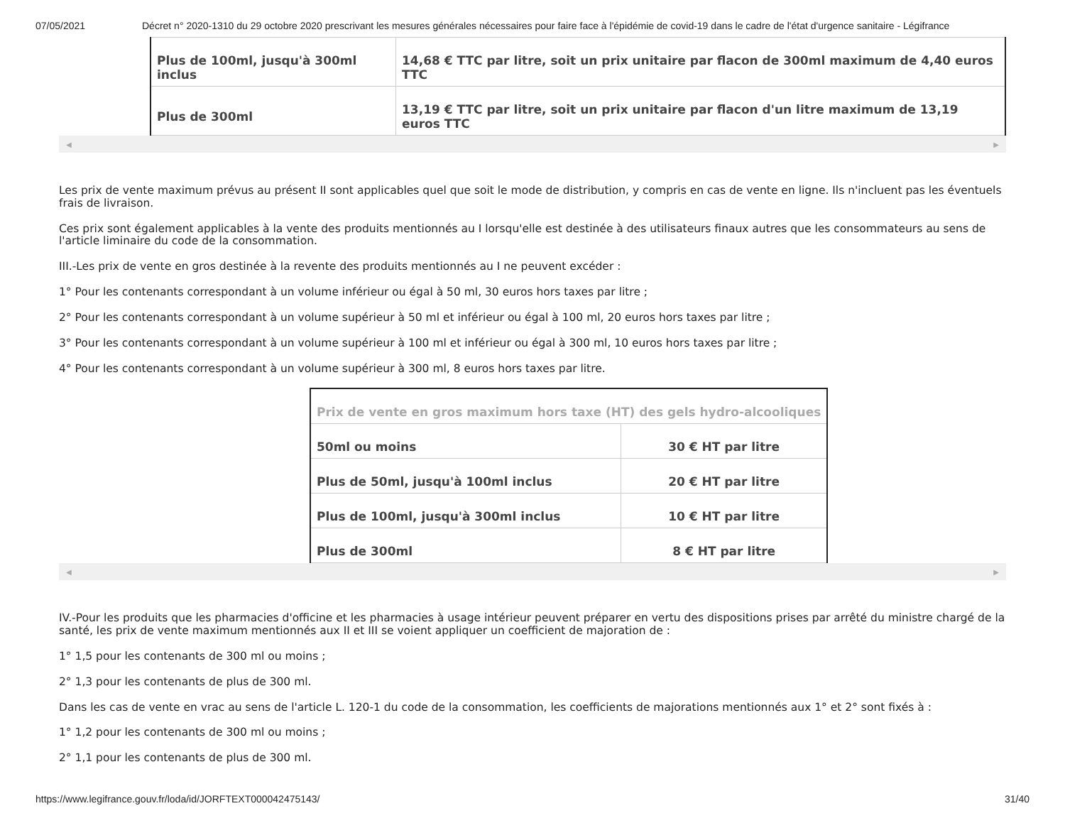07/05/2021 Décret n° 2020-1310 du 29 octobre 2020 prescrivant les mesures générales nécessaires pour faire face à l'épidémie de covid-19 dans le cadre de l'état d'urgence sanitaire - Légifrance
| Plus de 100ml, jusqu'à 300ml inclus | 14,68 € TTC par litre, soit un prix unitaire par flacon de 300ml maximum de 4,40 euros TTC |
| Plus de 300ml | 13,19 € TTC par litre, soit un prix unitaire par flacon d'un litre maximum de 13,19 euros TTC |
◀ ▶
Les prix de vente maximum prévus au présent II sont applicables quel que soit le mode de distribution, y compris en cas de vente en ligne. Ils n'incluent pas les éventuels frais de livraison.
Ces prix sont également applicables à la vente des produits mentionnés au I lorsqu'elle est destinée à des utilisateurs finaux autres que les consommateurs au sens de l'article liminaire du code de la consommation.
III.-Les prix de vente en gros destinée à la revente des produits mentionnés au I ne peuvent excéder :
1° Pour les contenants correspondant à un volume inférieur ou égal à 50 ml, 30 euros hors taxes par litre ;
2° Pour les contenants correspondant à un volume supérieur à 50 ml et inférieur ou égal à 100 ml, 20 euros hors taxes par litre ;
3° Pour les contenants correspondant à un volume supérieur à 100 ml et inférieur ou égal à 300 ml, 10 euros hors taxes par litre ;
4° Pour les contenants correspondant à un volume supérieur à 300 ml, 8 euros hors taxes par litre.
| Prix de vente en gros maximum hors taxe (HT) des gels hydro-alcooliques | |
| --- | --- |
| 50ml ou moins | 30 € HT par litre |
| Plus de 50ml, jusqu'à 100ml inclus | 20 € HT par litre |
| Plus de 100ml, jusqu'à 300ml inclus | 10 € HT par litre |
| Plus de 300ml | 8 € HT par litre |
◀ ▶
IV.-Pour les produits que les pharmacies d'officine et les pharmacies à usage intérieur peuvent préparer en vertu des dispositions prises par arrêté du ministre chargé de la santé, les prix de vente maximum mentionnés aux II et III se voient appliquer un coefficient de majoration de :
1° 1,5 pour les contenants de 300 ml ou moins ;
2° 1,3 pour les contenants de plus de 300 ml.
Dans les cas de vente en vrac au sens de l'article L. 120-1 du code de la consommation, les coefficients de majorations mentionnés aux 1° et 2° sont fixés à :
1° 1,2 pour les contenants de 300 ml ou moins ;
2° 1,1 pour les contenants de plus de 300 ml.
https://www.legifrance.gouv.fr/loda/id/JORFTEXT000042475143/ 31/40